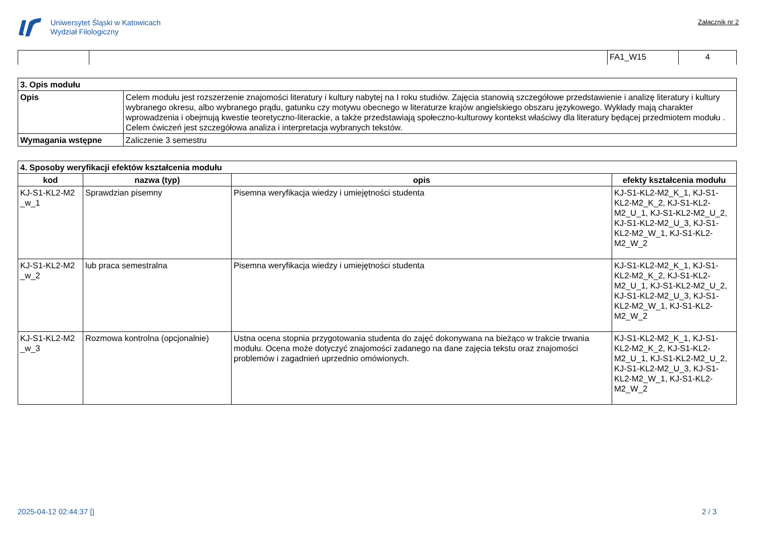Uniwersytet Śląski w Katowicach
Wydział Filologiczny
Załącznik nr 2
| | | FA1_W15 | 4 |
| 3. Opis modułu | |
| Opis | Celem modułu jest rozszerzenie znajomości literatury i kultury nabytej na I roku studiów. Zajęcia stanowią szczegółowe przedstawienie i analizę literatury i kultury wybranego okresu, albo wybranego prądu, gatunku czy motywu obecnego w literaturze krajów angielskiego obszaru językowego. Wykłady mają charakter wprowadzenia i obejmują kwestie teoretyczno-literackie, a także przedstawiają społeczno-kulturowy kontekst właściwy dla literatury będącej przedmiotem modułu . Celem ćwiczeń jest szczegółowa analiza i interpretacja wybranych tekstów. |
| Wymagania wstępne | Zaliczenie 3 semestru |
| 4. Sposoby weryfikacji efektów kształcenia modułu | | | |
| kod | nazwa (typ) | opis | efekty kształcenia modułu |
| KJ-S1-KL2-M2 _w_1 | Sprawdzian pisemny | Pisemna weryfikacja wiedzy i umiejętności studenta | KJ-S1-KL2-M2_K_1, KJ-S1-KL2-M2_K_2, KJ-S1-KL2-M2_U_1, KJ-S1-KL2-M2_U_2, KJ-S1-KL2-M2_U_3, KJ-S1-KL2-M2_W_1, KJ-S1-KL2-M2_W_2 |
| KJ-S1-KL2-M2 _w_2 | lub praca semestralna | Pisemna weryfikacja wiedzy i umiejętności studenta | KJ-S1-KL2-M2_K_1, KJ-S1-KL2-M2_K_2, KJ-S1-KL2-M2_U_1, KJ-S1-KL2-M2_U_2, KJ-S1-KL2-M2_U_3, KJ-S1-KL2-M2_W_1, KJ-S1-KL2-M2_W_2 |
| KJ-S1-KL2-M2 _w_3 | Rozmowa kontrolna (opcjonalnie) | Ustna ocena stopnia przygotowania studenta do zajęć dokonywana na bieżąco w trakcie trwania modułu. Ocena może dotyczyć znajomości zadanego na dane zajęcia tekstu oraz znajomości problemów i zagadnień uprzednio omówionych. | KJ-S1-KL2-M2_K_1, KJ-S1-KL2-M2_K_2, KJ-S1-KL2-M2_U_1, KJ-S1-KL2-M2_U_2, KJ-S1-KL2-M2_U_3, KJ-S1-KL2-M2_W_1, KJ-S1-KL2-M2_W_2 |
2025-04-12 02:44:37 [] 2 / 3